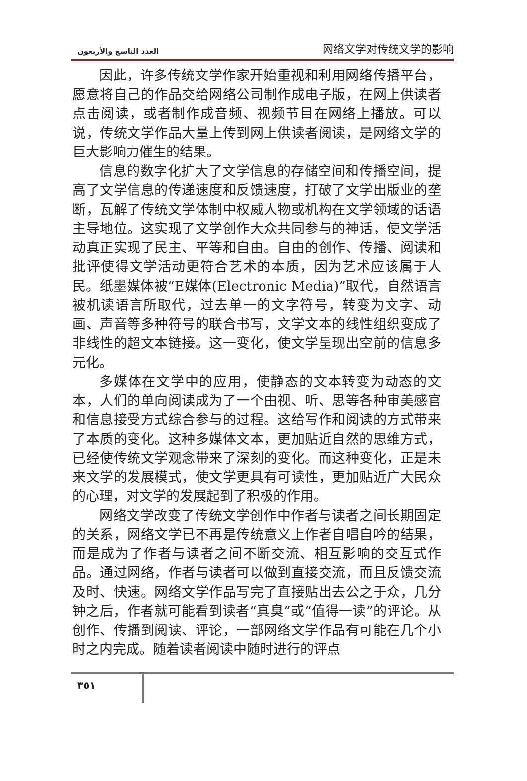العدد التاسع والأربعون 网络文学对传统文学的影响
因此，许多传统文学作家开始重视和利用网络传播平台，愿意将自己的作品交给网络公司制作成电子版，在网上供读者点击阅读，或者制作成音频、视频节目在网络上播放。可以说，传统文学作品大量上传到网上供读者阅读，是网络文学的巨大影响力催生的结果。
信息的数字化扩大了文学信息的存储空间和传播空间，提高了文学信息的传递速度和反馈速度，打破了文学出版业的垄断，瓦解了传统文学体制中权威人物或机构在文学领域的话语主导地位。这实现了文学创作大众共同参与的神话，使文学活动真正实现了民主、平等和自由。自由的创作、传播、阅读和批评使得文学活动更符合艺术的本质，因为艺术应该属于人民。纸墨媒体被“E媒体(Electronic Media)”取代，自然语言被机读语言所取代，过去单一的文字符号，转变为文字、动画、声音等多种符号的联合书写，文学文本的线性组织变成了非线性的超文本链接。这一变化，使文学呈现出空前的信息多元化。
多媒体在文学中的应用，使静态的文本转变为动态的文本，人们的单向阅读成为了一个由视、听、思等各种审美感官和信息接受方式综合参与的过程。这给写作和阅读的方式带来了本质的变化。这种多媒体文本，更加贴近自然的思维方式，已经使传统文学观念带来了深刻的变化。而这种变化，正是未来文学的发展模式，使文学更具有可读性，更加贴近广大民众的心理，对文学的发展起到了积极的作用。
网络文学改变了传统文学创作中作者与读者之间长期固定的关系，网络文学已不再是传统意义上作者自唱自吟的结果，而是成为了作者与读者之间不断交流、相互影响的交互式作品。通过网络，作者与读者可以做到直接交流，而且反馈交流及时、快速。网络文学作品写完了直接贴出去公之于众，几分钟之后，作者就可能看到读者“真臭”或“值得一读”的评论。从创作、传播到阅读、评论，一部网络文学作品有可能在几个小时之内完成。随着读者阅读中随时进行的评点
٣٥١